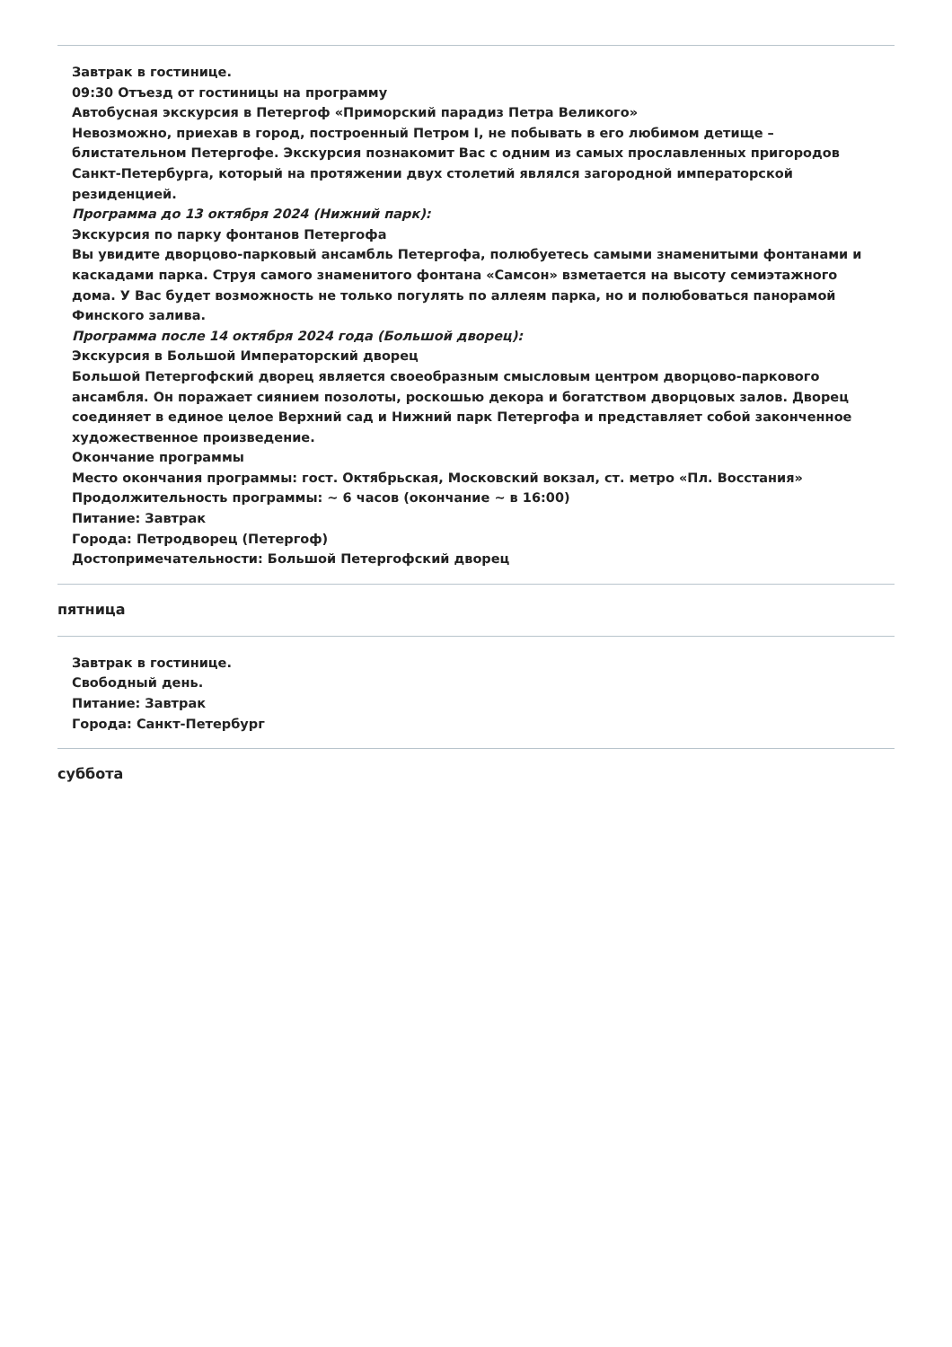Завтрак в гостинице.
09:30 Отъезд от гостиницы на программу
Автобусная экскурсия в Петергоф «Приморский парадиз Петра Великого»
Невозможно, приехав в город, построенный Петром I, не побывать в его любимом детище – блистательном Петергофе. Экскурсия познакомит Вас с одним из самых прославленных пригородов Санкт-Петербурга, который на протяжении двух столетий являлся загородной императорской резиденцией.
Программа до 13 октября 2024 (Нижний парк):
Экскурсия по парку фонтанов Петергофа
Вы увидите дворцово-парковый ансамбль Петергофа, полюбуетесь самыми знаменитыми фонтанами и каскадами парка. Струя самого знаменитого фонтана «Самсон» взметается на высоту семиэтажного дома. У Вас будет возможность не только погулять по аллеям парка, но и полюбоваться панорамой Финского залива.
Программа после 14 октября 2024 года (Большой дворец):
Экскурсия в Большой Императорский дворец
Большой Петергофский дворец является своеобразным смысловым центром дворцово-паркового ансамбля. Он поражает сиянием позолоты, роскошью декора и богатством дворцовых залов. Дворец соединяет в единое целое Верхний сад и Нижний парк Петергофа и представляет собой законченное художественное произведение.
Окончание программы
Место окончания программы: гост. Октябрьская, Московский вокзал, ст. метро «Пл. Восстания»
Продолжительность программы: ~ 6 часов (окончание ~ в 16:00)
Питание: Завтрак
Города: Петродворец (Петергоф)
Достопримечательности: Большой Петергофский дворец
пятница
Завтрак в гостинице.
Свободный день.
Питание: Завтрак
Города: Санкт-Петербург
суббота